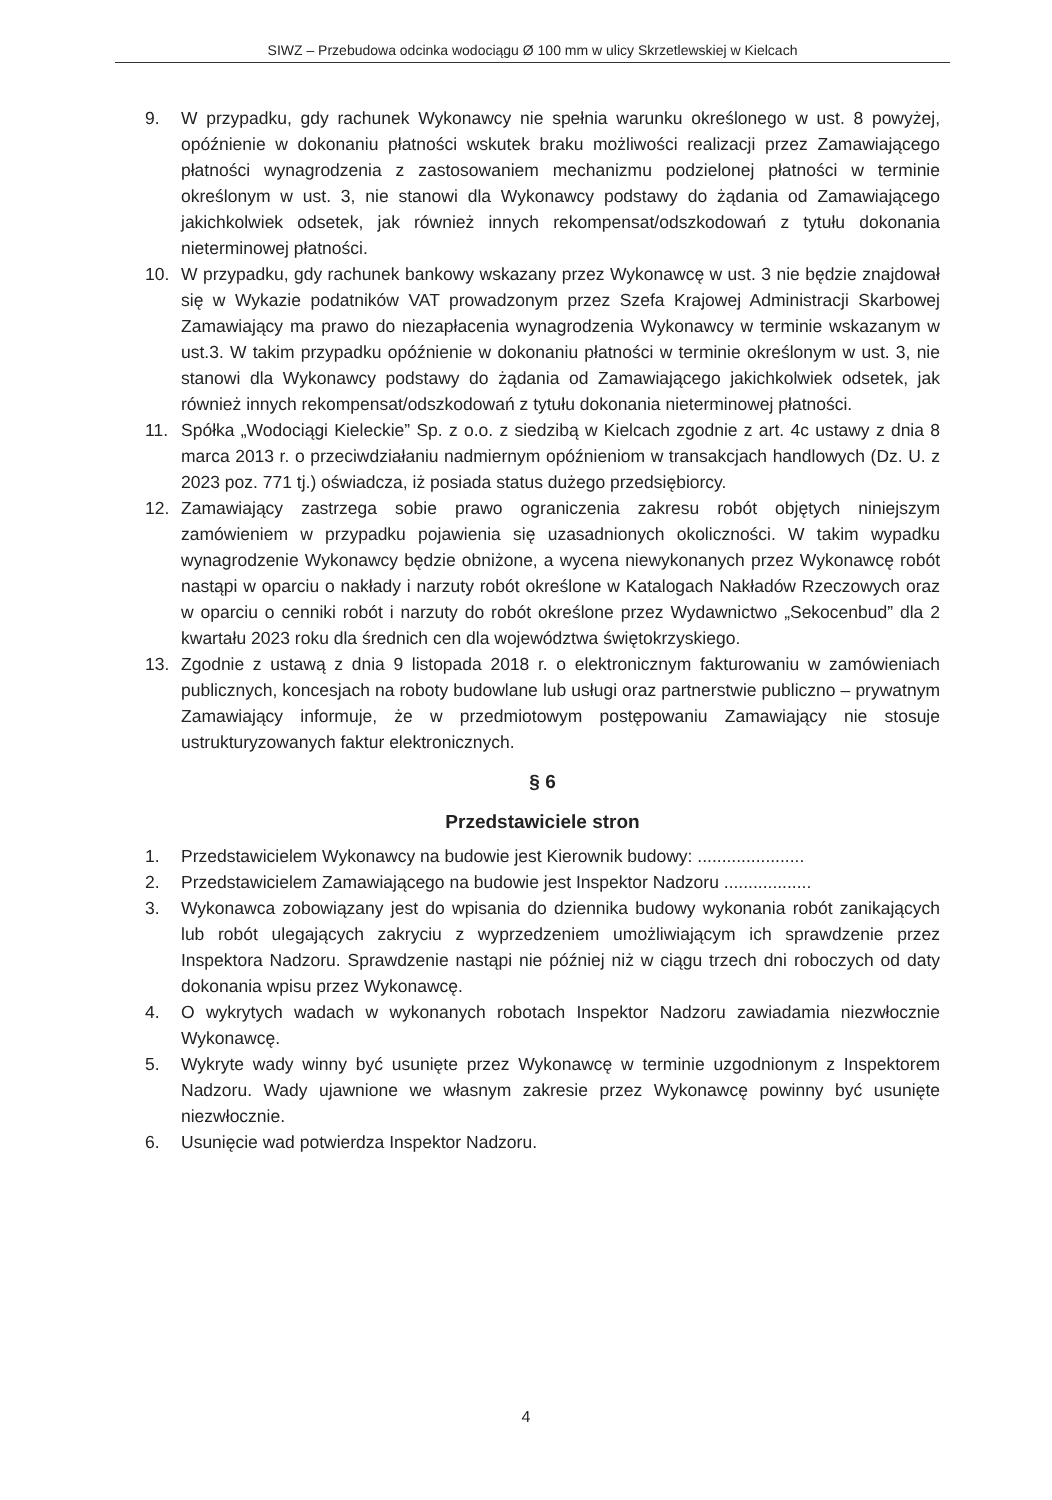SIWZ – Przebudowa odcinka wodociągu Ø 100 mm w ulicy Skrzetlewskiej w Kielcach
9. W przypadku, gdy rachunek Wykonawcy nie spełnia warunku określonego w ust. 8 powyżej, opóźnienie w dokonaniu płatności wskutek braku możliwości realizacji przez Zamawiającego płatności wynagrodzenia z zastosowaniem mechanizmu podzielonej płatności w terminie określonym w ust. 3, nie stanowi dla Wykonawcy podstawy do żądania od Zamawiającego jakichkolwiek odsetek, jak również innych rekompensat/odszkodowań z tytułu dokonania nieterminowej płatności.
10. W przypadku, gdy rachunek bankowy wskazany przez Wykonawcę w ust. 3 nie będzie znajdował się w Wykazie podatników VAT prowadzonym przez Szefa Krajowej Administracji Skarbowej Zamawiający ma prawo do niezapłacenia wynagrodzenia Wykonawcy w terminie wskazanym w ust.3. W takim przypadku opóźnienie w dokonaniu płatności w terminie określonym w ust. 3, nie stanowi dla Wykonawcy podstawy do żądania od Zamawiającego jakichkolwiek odsetek, jak również innych rekompensat/odszkodowań z tytułu dokonania nieterminowej płatności.
11. Spółka „Wodociągi Kieleckie” Sp. z o.o. z siedzibą w Kielcach zgodnie z art. 4c ustawy z dnia 8 marca 2013 r. o przeciwdziałaniu nadmiernym opóźnieniom w transakcjach handlowych (Dz. U. z 2023 poz. 771 tj.) oświadcza, iż posiada status dużego przedsiębiorcy.
12. Zamawiający zastrzega sobie prawo ograniczenia zakresu robót objętych niniejszym zamówieniem w przypadku pojawienia się uzasadnionych okoliczności. W takim wypadku wynagrodzenie Wykonawcy będzie obniżone, a wycena niewykonanych przez Wykonawcę robót nastąpi w oparciu o nakłady i narzuty robót określone w Katalogach Nakładów Rzeczowych oraz w oparciu o cenniki robót i narzuty do robót określone przez Wydawnictwo „Sekocenbud” dla 2 kwartału 2023 roku dla średnich cen dla województwa świętokrzyskiego.
13. Zgodnie z ustawą z dnia 9 listopada 2018 r. o elektronicznym fakturowaniu w zamówieniach publicznych, koncesjach na roboty budowlane lub usługi oraz partnerstwie publiczno – prywatnym Zamawiający informuje, że w przedmiotowym postępowaniu Zamawiający nie stosuje ustrukturyzowanych faktur elektronicznych.
§ 6
Przedstawiciele stron
1. Przedstawicielem Wykonawcy na budowie jest Kierownik budowy: ......................
2. Przedstawicielem Zamawiającego na budowie jest Inspektor Nadzoru ..................
3. Wykonawca zobowiązany jest do wpisania do dziennika budowy wykonania robót zanikających lub robót ulegających zakryciu z wyprzedzeniem umożliwiającym ich sprawdzenie przez Inspektora Nadzoru. Sprawdzenie nastąpi nie później niż w ciągu trzech dni roboczych od daty dokonania wpisu przez Wykonawcę.
4. O wykrytych wadach w wykonanych robotach Inspektor Nadzoru zawiadamia niezwłocznie Wykonawcę.
5. Wykryte wady winny być usunięte przez Wykonawcę w terminie uzgodnionym z Inspektorem Nadzoru. Wady ujawnione we własnym zakresie przez Wykonawcę powinny być usunięte niezwłocznie.
6. Usunięcie wad potwierdza Inspektor Nadzoru.
4